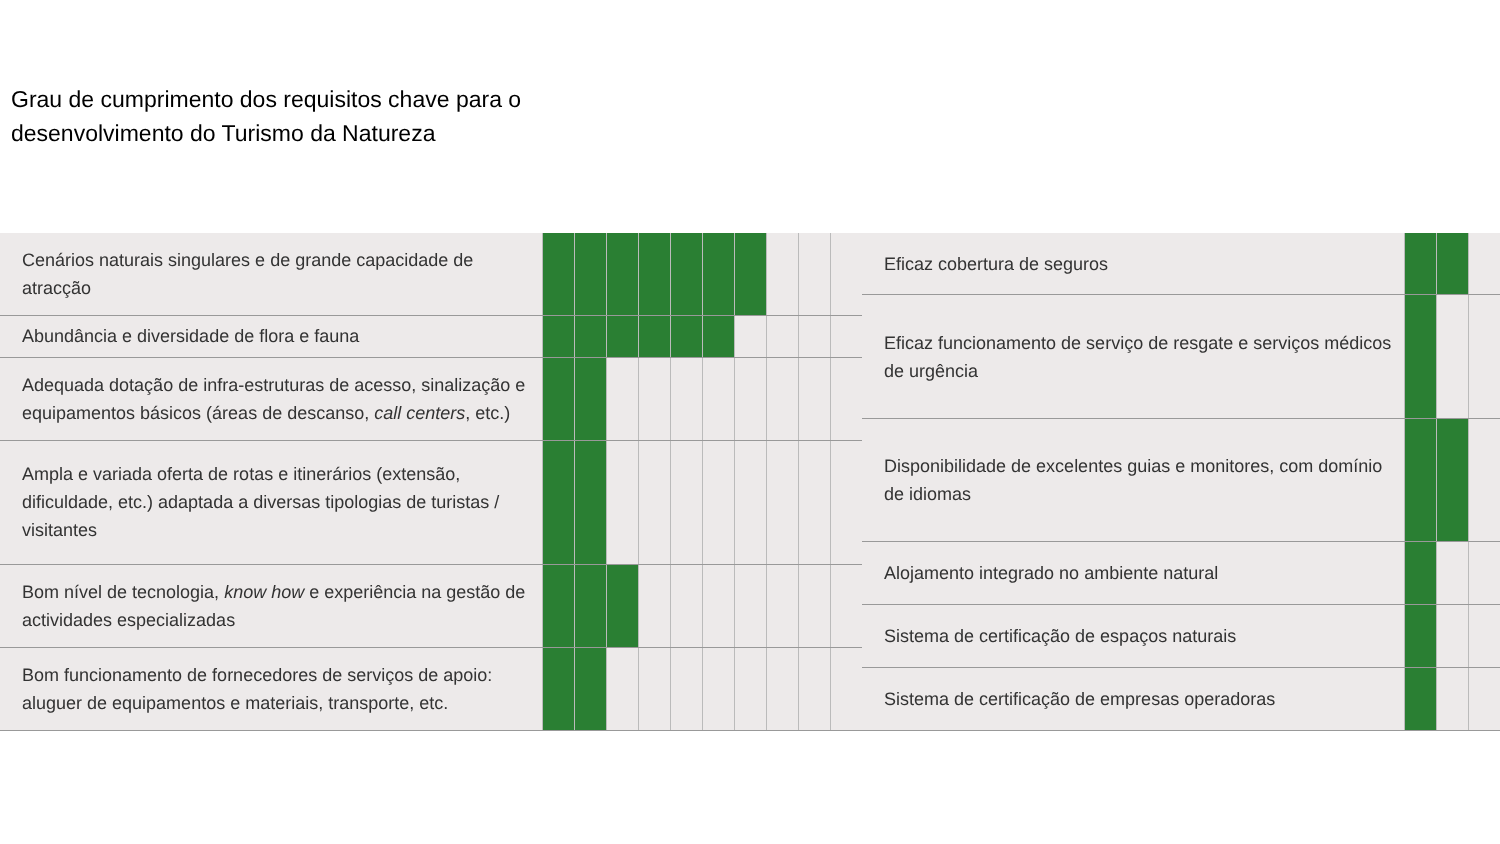Grau de cumprimento dos requisitos chave para o
desenvolvimento do Turismo da Natureza
| Cenários naturais singulares e de grande capacidade de atracção | | | | | | | | | | |
| Abundância e diversidade de flora e fauna | | | | | | | | | | |
| Adequada dotação de infra-estruturas de acesso, sinalização e equipamentos básicos (áreas de descanso, call centers , etc.) | | | | | | | | | | |
| Ampla e variada oferta de rotas e itinerários (extensão, dificuldade, etc.) adaptada a diversas tipologias de turistas / visitantes | | | | | | | | | | |
| Bom nível de tecnologia, know how e experiência na gestão de actividades especializadas | | | | | | | | | | |
| Bom funcionamento de fornecedores de serviços de apoio: aluguer de equipamentos e materiais, transporte, etc. | | | | | | | | | | |
| Eficaz cobertura de seguros | | | |
| Eficaz funcionamento de serviço de resgate e serviços médicos de urgência | | | |
| Disponibilidade de excelentes guias e monitores, com domínio de idiomas | | | |
| Alojamento integrado no ambiente natural | | | |
| Sistema de certificação de espaços naturais | | | |
| Sistema de certificação de empresas operadoras | | | |